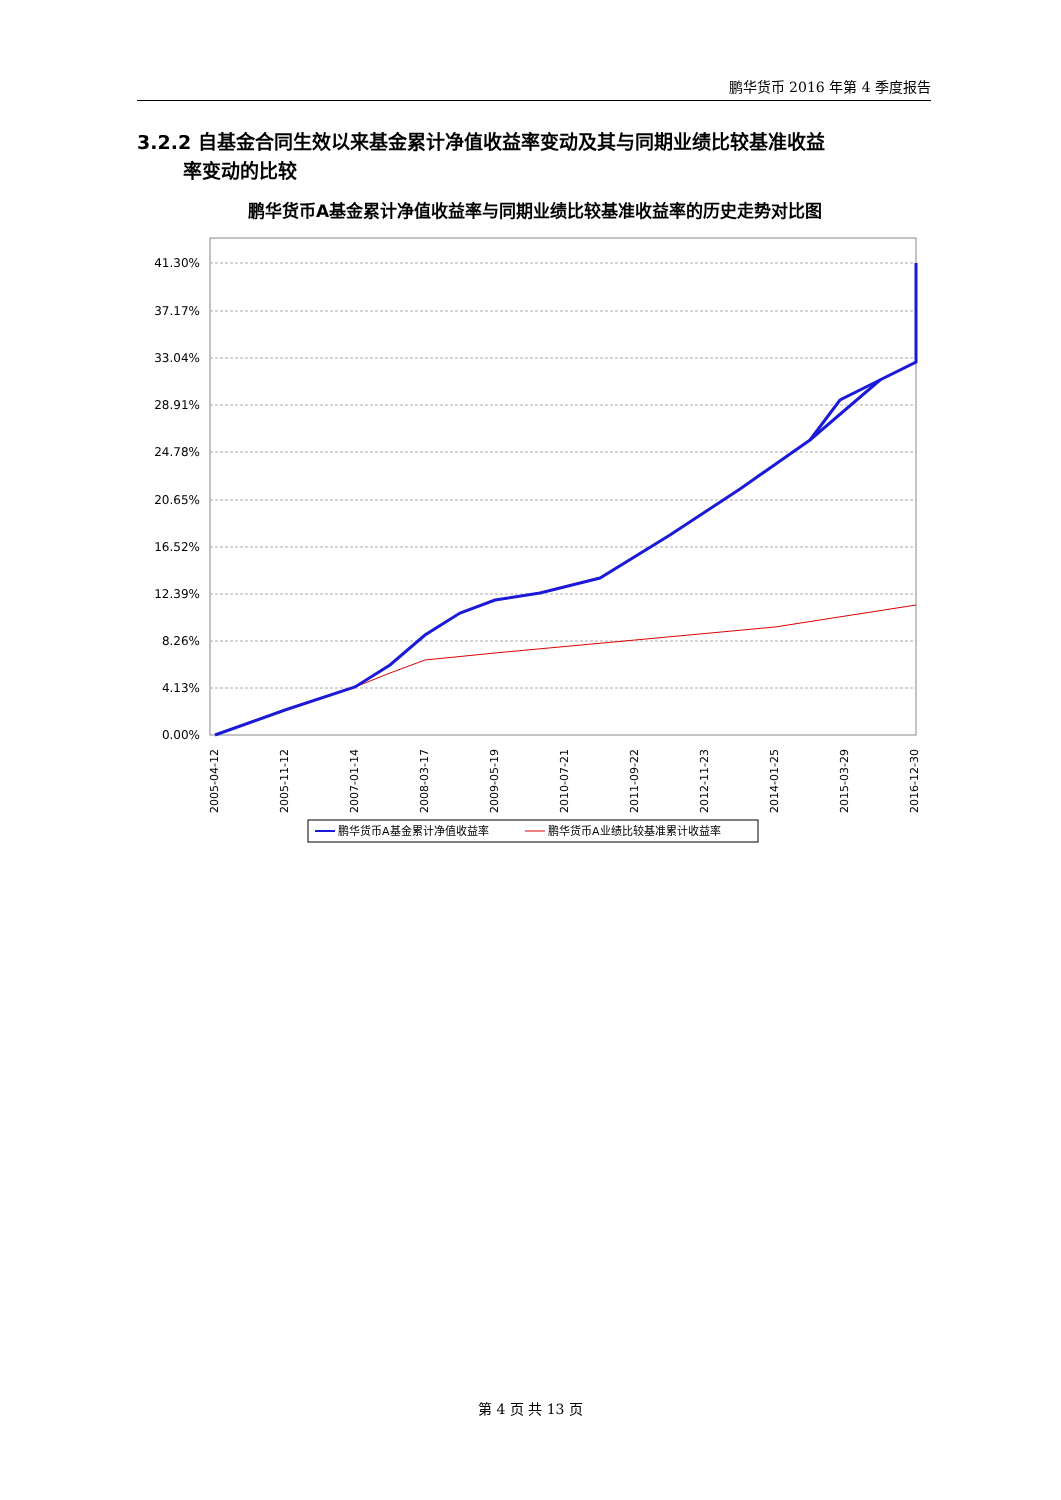鹏华货币 2016 年第 4 季度报告
3.2.2 自基金合同生效以来基金累计净值收益率变动及其与同期业绩比较基准收益
率变动的比较
鹏华货币A基金累计净值收益率与同期业绩比较基准收益率的历史走势对比图
41.30%
37.17%
33.04%
28.91%
24.78%
20.65%
16.52%
12.39%
8.26%
4.13%
0.00%
2005-04-12
2005-11-12
2007-01-14
2008-03-17
2009-05-19
2010-07-21
2011-09-22
2012-11-23
2014-01-25
2015-03-29
2016-12-30
鹏华货币A基金累计净值收益率
鹏华货币A业绩比较基准累计收益率
第 4 页 共 13 页